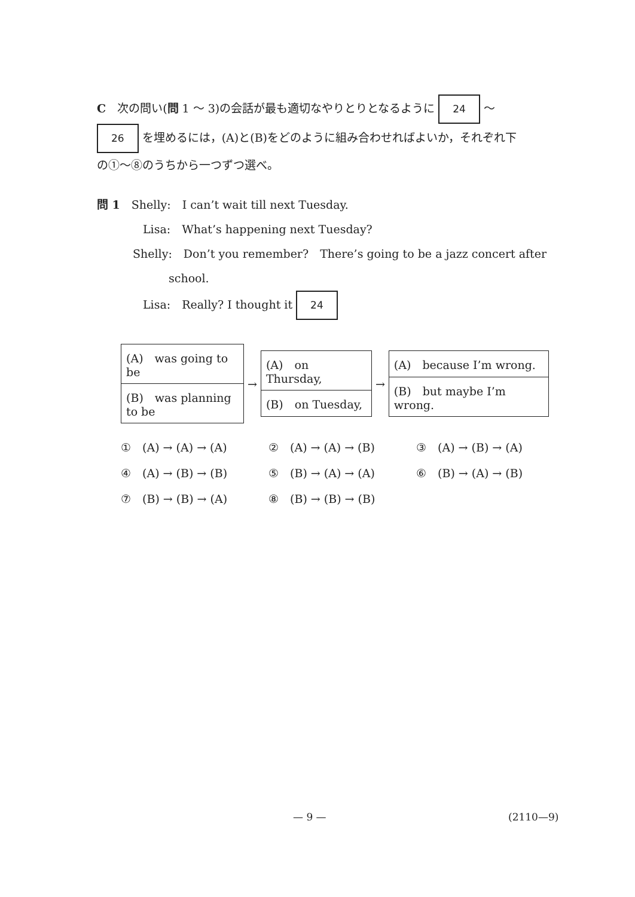C　次の問い(問 1 ～ 3)の会話が最も適切なやりとりとなるように 24 ～
26 を埋めるには，(A)と(B)をどのように組み合わせればよいか，それぞれ下
の①～⑧のうちから一つずつ選べ。
問 1　Shelly:　I can’t wait till next Tuesday.
Lisa:　What’s happening next Tuesday?
Shelly:　Don’t you remember?　There’s going to be a jazz concert after
school.
Lisa:　Really? I thought it 24
| (A) was going to be |
| (B) was planning to be |
→
| (A) on Thursday, |
| (B) on Tuesday, |
→
| (A) because I’m wrong. |
| (B) but maybe I’m wrong. |
①　(A) → (A) → (A)
②　(A) → (A) → (B)
③　(A) → (B) → (A)
④　(A) → (B) → (B)
⑤　(B) → (A) → (A)
⑥　(B) → (A) → (B)
⑦　(B) → (B) → (A)
⑧　(B) → (B) → (B)
— 9 — (2110—9)